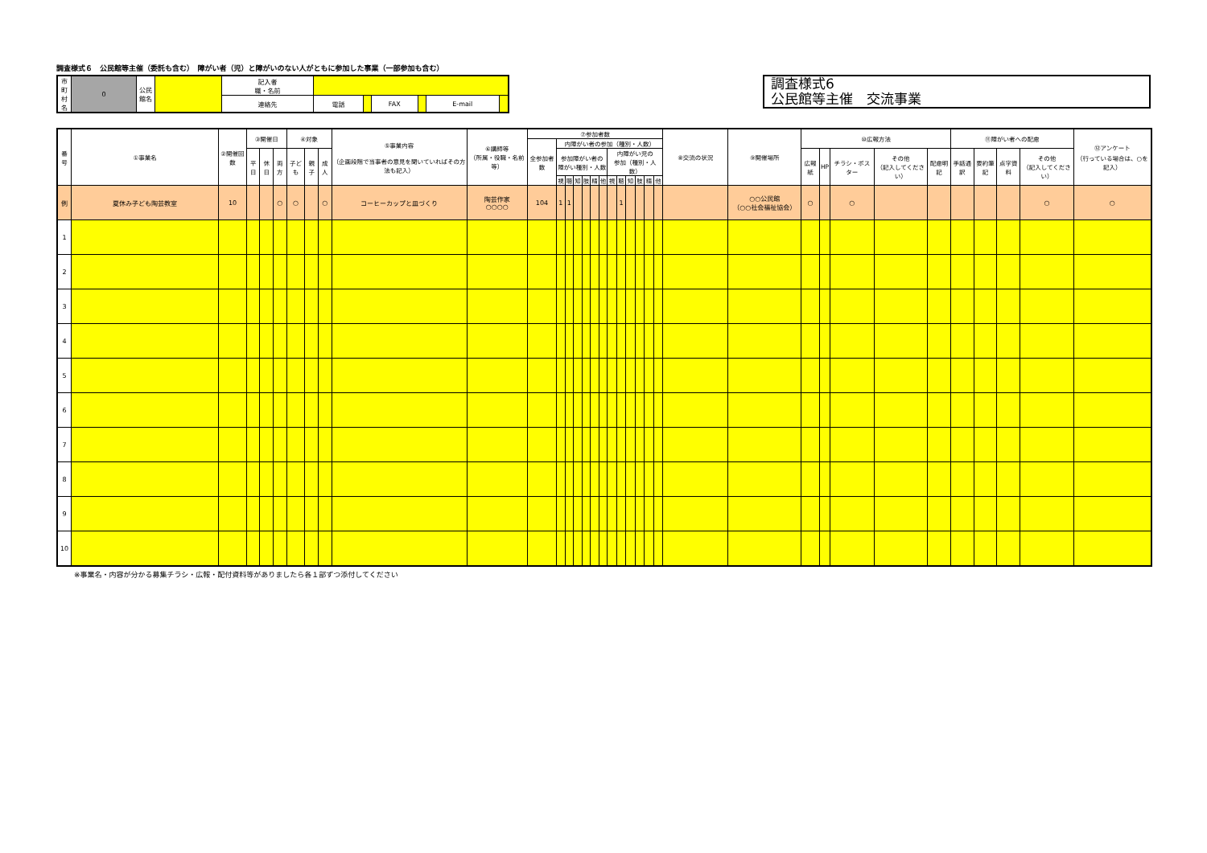調査様式６　公民館等主催（委託も含む）　障がい者（児）と障がいのない人がともに参加した事業（一部参加も含む）
| 市町村名 | 0 | 公民館名 | | 記入者 職・名前 | | | | | | |
| | | | | 連絡先 | 電話 | | FAX | | E-mail | |
調査様式6
公民館等主催　交流事業
| 番号 | ①事業名 | ②開催回数 | ③開催日 | | | ④対象 | | | ⑤事業内容 （企画段階で当事者の意見を聞いていればその方法も記入） | ⑥講師等 （所属・役職・名前等） | ⑦参加者数 | | | | | | | | | | | | | ⑧交流の状況 | ⑨開催場所 | ⑩広報方法 | | | | | ⑪障がい者への配慮 | | | | ⑫アンケート （行っている場合は、○を記入） |
| --- | --- | --- | --- | --- | --- | --- | --- | --- | --- | --- | --- | --- | --- | --- | --- | --- | --- | --- | --- | --- | --- | --- | --- | --- | --- | --- | --- | --- | --- | --- | --- | --- | --- | --- | --- |
| | | | | | | | | | | | 全参加者数 | 内障がい者の参加（種別・人数） | | | | | | | | | | | | | | | | | | | | | | | |
| | | | 平日 | 休日 | 両方 | 子ども | 親子 | 成人 | | | | 参加障がい者の 障がい種別・人数 | | | | | | 内障がい児の 参加（種別・人数） | | | | | | | | 広報紙 | HP | チラシ・ポスター | その他 （記入してください） | 配慮明記 | 手話通訳 | 要約筆記 | 点字資料 | その他 （記入してください） | |
| | | | | | | | | | | | | 視 | 聴 | 知 | 肢 | 精 | 他 | 視 | 聴 | 知 | 肢 | 精 | 他 | | | | | | | | | | | | |
| 例 | 夏休み子ども陶芸教室 | 10 | | | ○ | ○ | | ○ | コーヒーカップと皿づくり | 陶芸作家 ○○○○ | 104 | 1 | 1 | | | | | | 1 | | | | | | ○○公民館 （○○社会福祉協会） | ○ | | ○ | | | | | | ○ | ○ |
| 1 | | | | | | | | | | | | | | | | | | | | | | | | | | | | | | | | | | | |
| 2 | | | | | | | | | | | | | | | | | | | | | | | | | | | | | | | | | | | |
| 3 | | | | | | | | | | | | | | | | | | | | | | | | | | | | | | | | | | | |
| 4 | | | | | | | | | | | | | | | | | | | | | | | | | | | | | | | | | | | |
| 5 | | | | | | | | | | | | | | | | | | | | | | | | | | | | | | | | | | | |
| 6 | | | | | | | | | | | | | | | | | | | | | | | | | | | | | | | | | | | |
| 7 | | | | | | | | | | | | | | | | | | | | | | | | | | | | | | | | | | | |
| 8 | | | | | | | | | | | | | | | | | | | | | | | | | | | | | | | | | | | |
| 9 | | | | | | | | | | | | | | | | | | | | | | | | | | | | | | | | | | | |
| 10 | | | | | | | | | | | | | | | | | | | | | | | | | | | | | | | | | | | |
※事業名・内容が分かる募集チラシ・広報・配付資料等がありましたら各１部ずつ添付してください